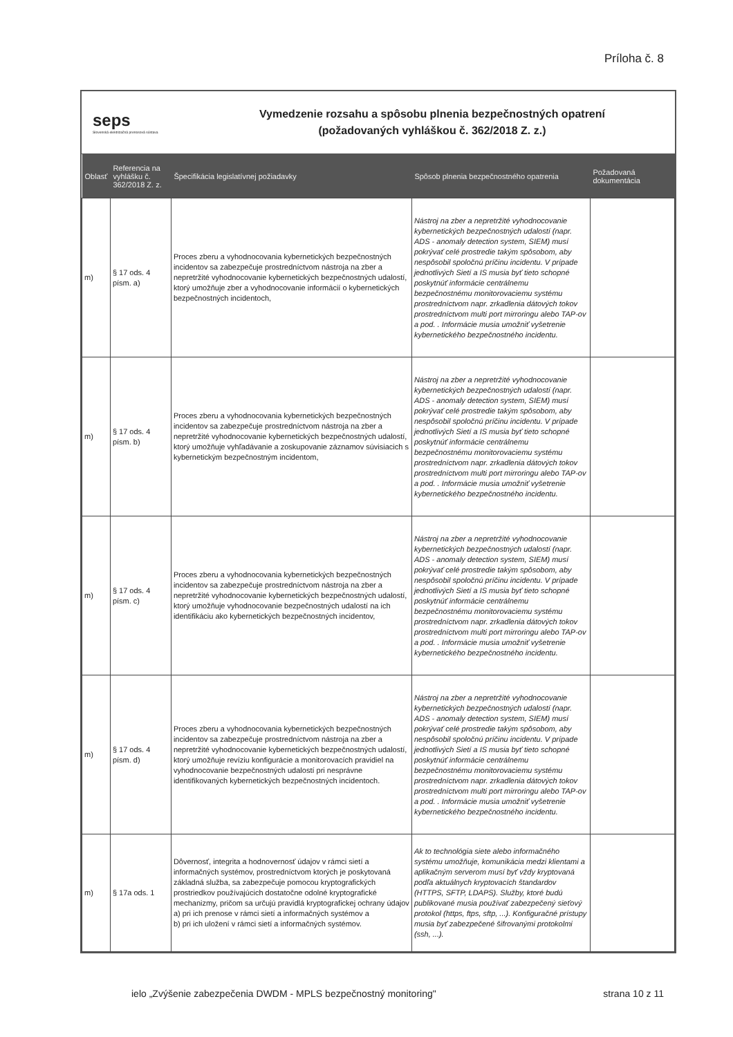Príloha č. 8
seps
Slovenská elektrizačná prenosová sústava
Vymedzenie rozsahu a spôsobu plnenia bezpečnostných opatrení
(požadovaných vyhláškou č. 362/2018 Z. z.)
| Oblasť | Referencia na vyhlášku č. 362/2018 Z. z. | Špecifikácia legislatívnej požiadavky | Spôsob plnenia bezpečnostného opatrenia | Požadovaná dokumentácia |
| --- | --- | --- | --- | --- |
| m) | § 17 ods. 4 písm. a) | Proces zberu a vyhodnocovania kybernetických bezpečnostných incidentov sa zabezpečuje prostredníctvom nástroja na zber a nepretržité vyhodnocovanie kybernetických bezpečnostných udalostí, ktorý umožňuje zber a vyhodnocovanie informácií o kybernetických bezpečnostných incidentoch, | Nástroj na zber a nepretržité vyhodnocovanie kybernetických bezpečnostných udalostí (napr. ADS - anomaly detection system, SIEM) musí pokrývať celé prostredie takým spôsobom, aby nespôsobil spoločnú príčinu incidentu. V prípade jednotlivých Sietí a IS musia byť tieto schopné poskytnúť informácie centrálnemu bezpečnostnému monitorovaciemu systému prostredníctvom napr. zrkadlenia dátových tokov prostredníctvom multi port mirroringu alebo TAP-ov a pod. . Informácie musia umožniť vyšetrenie kybernetického bezpečnostného incidentu. | |
| m) | § 17 ods. 4 písm. b) | Proces zberu a vyhodnocovania kybernetických bezpečnostných incidentov sa zabezpečuje prostredníctvom nástroja na zber a nepretržité vyhodnocovanie kybernetických bezpečnostných udalostí, ktorý umožňuje vyhľadávanie a zoskupovanie záznamov súvisiacich s kybernetickým bezpečnostným incidentom, | Nástroj na zber a nepretržité vyhodnocovanie kybernetických bezpečnostných udalostí (napr. ADS - anomaly detection system, SIEM) musí pokrývať celé prostredie takým spôsobom, aby nespôsobil spoločnú príčinu incidentu. V prípade jednotlivých Sietí a IS musia byť tieto schopné poskytnúť informácie centrálnemu bezpečnostnému monitorovaciemu systému prostredníctvom napr. zrkadlenia dátových tokov prostredníctvom multi port mirroringu alebo TAP-ov a pod. . Informácie musia umožniť vyšetrenie kybernetického bezpečnostného incidentu. | |
| m) | § 17 ods. 4 písm. c) | Proces zberu a vyhodnocovania kybernetických bezpečnostných incidentov sa zabezpečuje prostredníctvom nástroja na zber a nepretržité vyhodnocovanie kybernetických bezpečnostných udalostí, ktorý umožňuje vyhodnocovanie bezpečnostných udalostí na ich identifikáciu ako kybernetických bezpečnostných incidentov, | Nástroj na zber a nepretržité vyhodnocovanie kybernetických bezpečnostných udalostí (napr. ADS - anomaly detection system, SIEM) musí pokrývať celé prostredie takým spôsobom, aby nespôsobil spoločnú príčinu incidentu. V prípade jednotlivých Sietí a IS musia byť tieto schopné poskytnúť informácie centrálnemu bezpečnostnému monitorovaciemu systému prostredníctvom napr. zrkadlenia dátových tokov prostredníctvom multi port mirroringu alebo TAP-ov a pod. . Informácie musia umožniť vyšetrenie kybernetického bezpečnostného incidentu. | |
| m) | § 17 ods. 4 písm. d) | Proces zberu a vyhodnocovania kybernetických bezpečnostných incidentov sa zabezpečuje prostredníctvom nástroja na zber a nepretržité vyhodnocovanie kybernetických bezpečnostných udalostí, ktorý umožňuje revíziu konfigurácie a monitorovacích pravidiel na vyhodnocovanie bezpečnostných udalostí pri nesprávne identifikovaných kybernetických bezpečnostných incidentoch. | Nástroj na zber a nepretržité vyhodnocovanie kybernetických bezpečnostných udalostí (napr. ADS - anomaly detection system, SIEM) musí pokrývať celé prostredie takým spôsobom, aby nespôsobil spoločnú príčinu incidentu. V prípade jednotlivých Sietí a IS musia byť tieto schopné poskytnúť informácie centrálnemu bezpečnostnému monitorovaciemu systému prostredníctvom napr. zrkadlenia dátových tokov prostredníctvom multi port mirroringu alebo TAP-ov a pod. . Informácie musia umožniť vyšetrenie kybernetického bezpečnostného incidentu. | |
| m) | § 17a ods. 1 | Dôvernosť, integrita a hodnovernosť údajov v rámci sietí a informačných systémov, prostredníctvom ktorých je poskytovaná základná služba, sa zabezpečuje pomocou kryptografických prostriedkov používajúcich dostatočne odolné kryptografické mechanizmy, pričom sa určujú pravidlá kryptografickej ochrany údajov a) pri ich prenose v rámci sietí a informačných systémov a b) pri ich uložení v rámci sietí a informačných systémov. | Ak to technológia siete alebo informačného systému umožňuje, komunikácia medzi klientami a aplikačným serverom musí byť vždy kryptovaná podľa aktuálnych kryptovacích štandardov (HTTPS, SFTP, LDAPS). Služby, ktoré budú publikované musia používať zabezpečený sieťový protokol (https, ftps, sftp, ...). Konfiguračné prístupy musia byť zabezpečené šifrovanými protokolmi (ssh, ...). | |
ielo „Zvýšenie zabezpečenia DWDM - MPLS bezpečnostný monitoring" strana 10 z 11